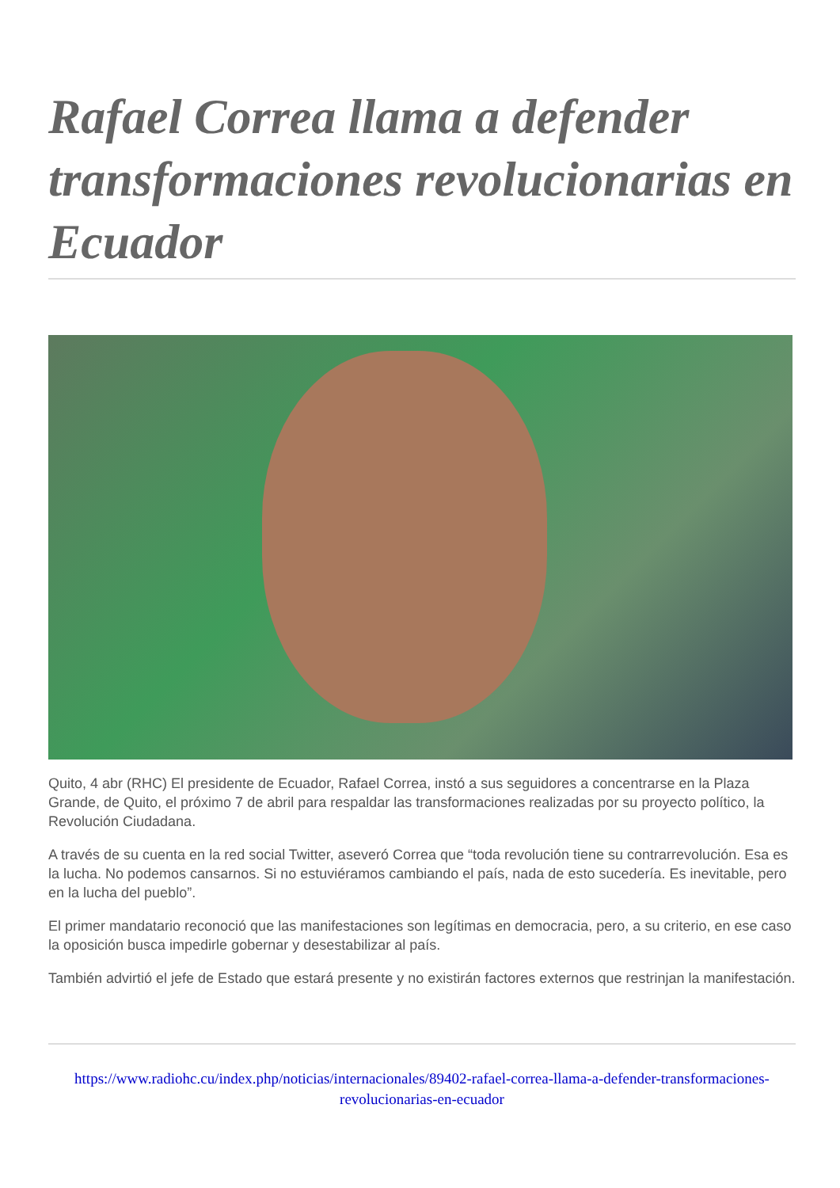Rafael Correa llama a defender transformaciones revolucionarias en Ecuador
Quito, 4 abr (RHC) El presidente de Ecuador, Rafael Correa, instó a sus seguidores a concentrarse en la Plaza Grande, de Quito, el próximo 7 de abril para respaldar las transformaciones realizadas por su proyecto político, la Revolución Ciudadana.
A través de su cuenta en la red social Twitter, aseveró Correa que “toda revolución tiene su contrarrevolución. Esa es la lucha. No podemos cansarnos. Si no estuviéramos cambiando el país, nada de esto sucedería. Es inevitable, pero en la lucha del pueblo”.
El primer mandatario reconoció que las manifestaciones son legítimas en democracia, pero, a su criterio, en ese caso la oposición busca impedirle gobernar y desestabilizar al país.
También advirtió el jefe de Estado que estará presente y no existirán factores externos que restrinjan la manifestación.
https://www.radiohc.cu/index.php/noticias/internacionales/89402-rafael-correa-llama-a-defender-transformaciones-revolucionarias-en-ecuador